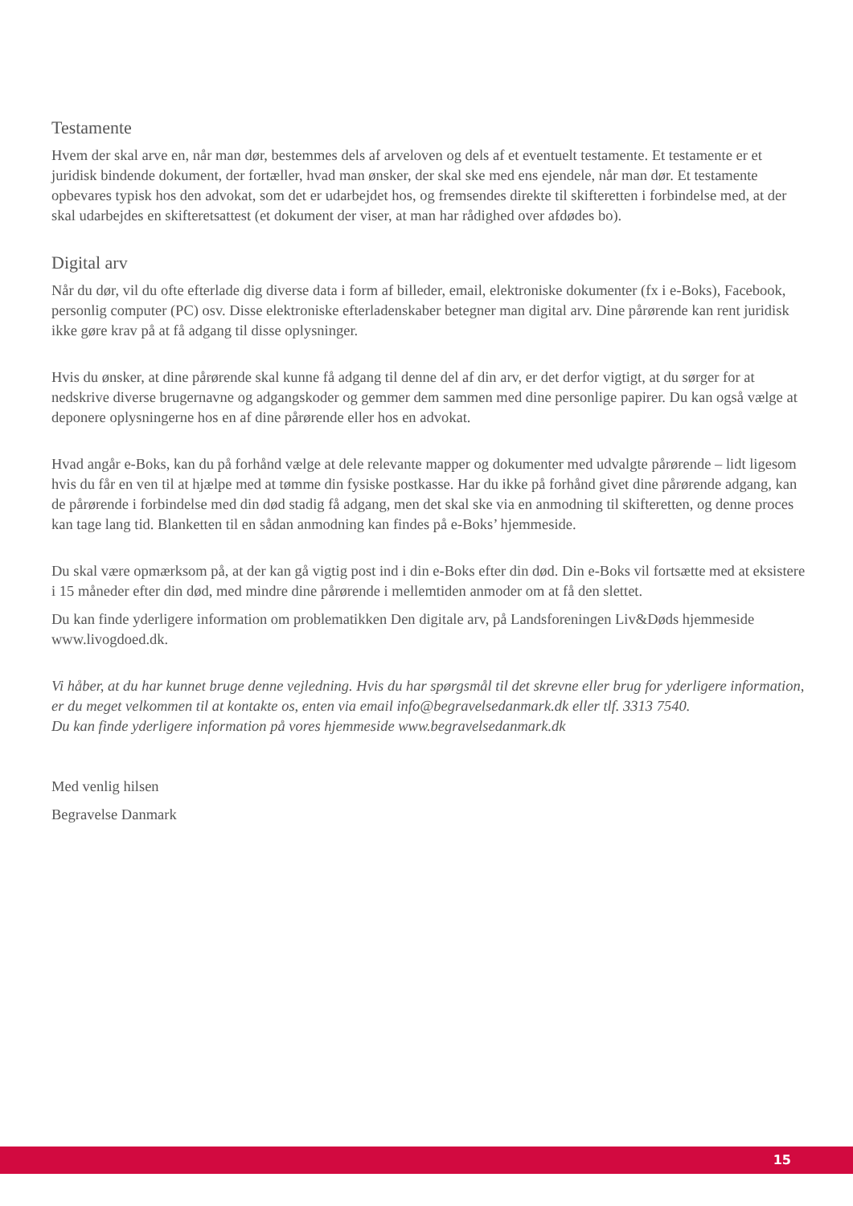Testamente
Hvem der skal arve en, når man dør, bestemmes dels af arveloven og dels af et eventuelt testamente. Et testamente er et juridisk bindende dokument, der fortæller, hvad man ønsker, der skal ske med ens ejendele, når man dør. Et testamente opbevares typisk hos den advokat, som det er udarbejdet hos, og fremsendes direkte til skifteretten i forbindelse med, at der skal udarbejdes en skifteretsattest (et dokument der viser, at man har rådighed over afdødes bo).
Digital arv
Når du dør, vil du ofte efterlade dig diverse data i form af billeder, email, elektroniske dokumenter (fx i e-Boks), Facebook, personlig computer (PC) osv. Disse elektroniske efterladenskaber betegner man digital arv. Dine pårørende kan rent juridisk ikke gøre krav på at få adgang til disse oplysninger.
Hvis du ønsker, at dine pårørende skal kunne få adgang til denne del af din arv, er det derfor vigtigt, at du sørger for at nedskrive diverse brugernavne og adgangskoder og gemmer dem sammen med dine personlige papirer. Du kan også vælge at deponere oplysningerne hos en af dine pårørende eller hos en advokat.
Hvad angår e-Boks, kan du på forhånd vælge at dele relevante mapper og dokumenter med udvalgte pårørende – lidt ligesom hvis du får en ven til at hjælpe med at tømme din fysiske postkasse. Har du ikke på forhånd givet dine pårørende adgang, kan de pårørende i forbindelse med din død stadig få adgang, men det skal ske via en anmodning til skifteretten, og denne proces kan tage lang tid. Blanketten til en sådan anmodning kan findes på e-Boks’ hjemmeside.
Du skal være opmærksom på, at der kan gå vigtig post ind i din e-Boks efter din død. Din e-Boks vil fortsætte med at eksistere i 15 måneder efter din død, med mindre dine pårørende i mellemtiden anmoder om at få den slettet.
Du kan finde yderligere information om problematikken Den digitale arv, på Landsforeningen Liv&Døds hjemmeside www.livogdoed.dk.
Vi håber, at du har kunnet bruge denne vejledning. Hvis du har spørgsmål til det skrevne eller brug for yderligere information, er du meget velkommen til at kontakte os, enten via email info@begravelsedanmark.dk eller tlf. 3313 7540.
Du kan finde yderligere information på vores hjemmeside www.begravelsedanmark.dk
Med venlig hilsen
Begravelse Danmark
15